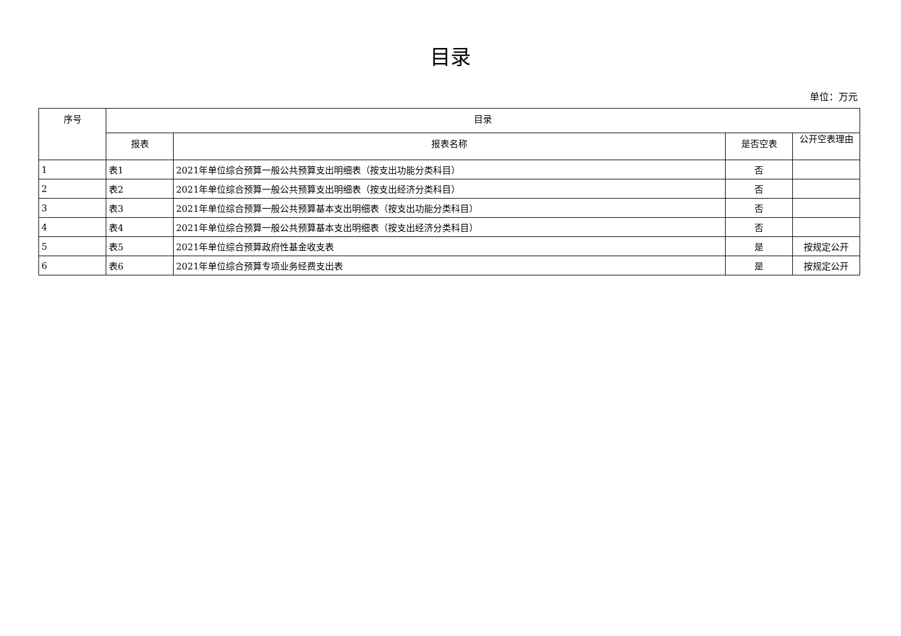目录
单位：万元
| 序号 | 目录 | | | |
| --- | --- | --- | --- | --- |
| | 报表 | 报表名称 | 是否空表 | 公开空表理由 |
| 1 | 表1 | 2021年单位综合预算一般公共预算支出明细表（按支出功能分类科目） | 否 | |
| 2 | 表2 | 2021年单位综合预算一般公共预算支出明细表（按支出经济分类科目） | 否 | |
| 3 | 表3 | 2021年单位综合预算一般公共预算基本支出明细表（按支出功能分类科目） | 否 | |
| 4 | 表4 | 2021年单位综合预算一般公共预算基本支出明细表（按支出经济分类科目） | 否 | |
| 5 | 表5 | 2021年单位综合预算政府性基金收支表 | 是 | 按规定公开 |
| 6 | 表6 | 2021年单位综合预算专项业务经费支出表 | 是 | 按规定公开 |